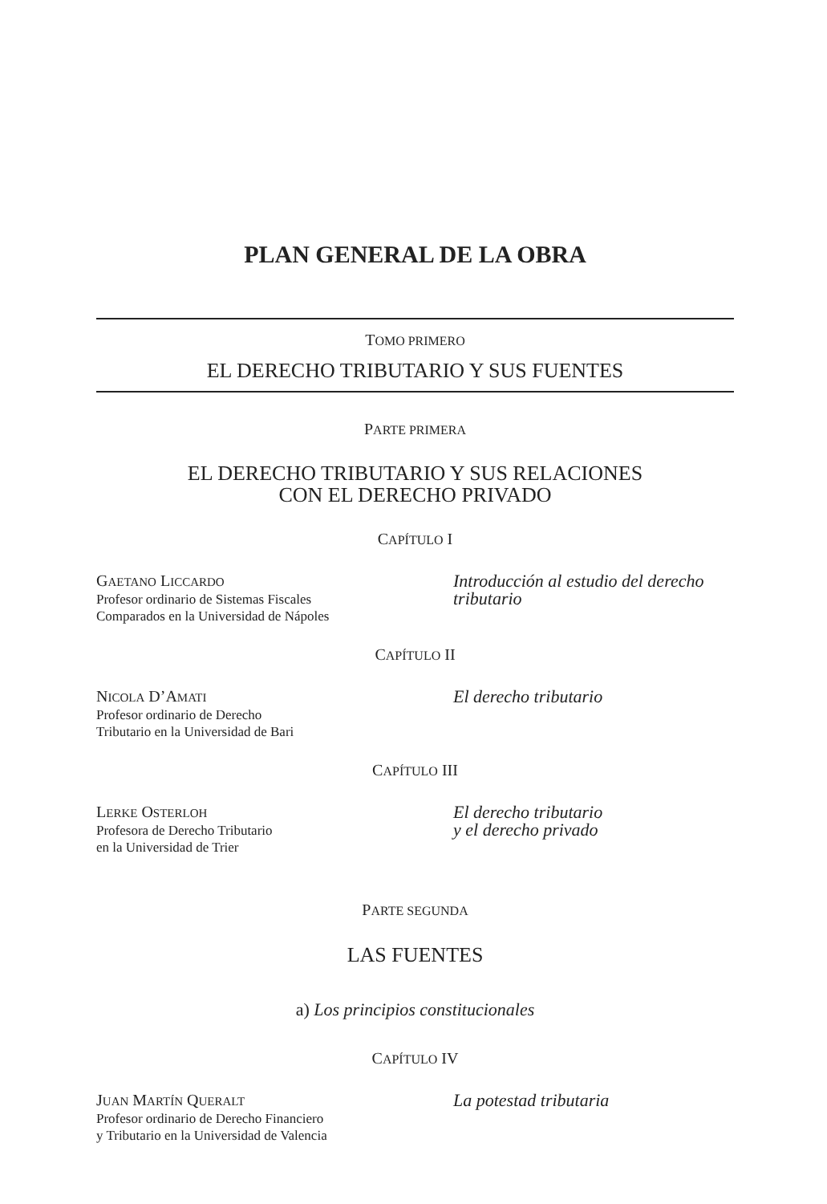PLAN GENERAL DE LA OBRA
TOMO PRIMERO
EL DERECHO TRIBUTARIO Y SUS FUENTES
PARTE PRIMERA
EL DERECHO TRIBUTARIO Y SUS RELACIONES
CON EL DERECHO PRIVADO
CAPÍTULO I
GAETANO LICCARDO
Profesor ordinario de Sistemas Fiscales
Comparados en la Universidad de Nápoles
Introducción al estudio del derecho
tributario
CAPÍTULO II
NICOLA D’AMATI
Profesor ordinario de Derecho
Tributario en la Universidad de Bari
El derecho tributario
CAPÍTULO III
LERKE OSTERLOH
Profesora de Derecho Tributario
en la Universidad de Trier
El derecho tributario
y el derecho privado
PARTE SEGUNDA
LAS FUENTES
a) Los principios constitucionales
CAPÍTULO IV
JUAN MARTÍN QUERALT
Profesor ordinario de Derecho Financiero
y Tributario en la Universidad de Valencia
La potestad tributaria